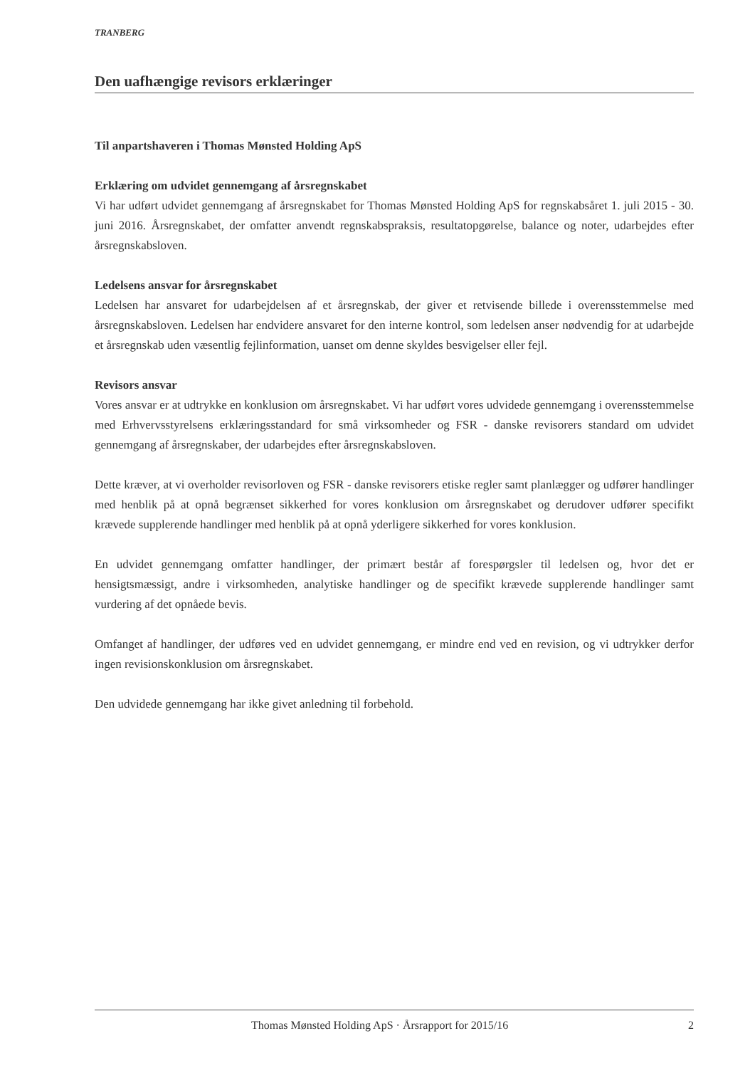TRANBERG
Den uafhængige revisors erklæringer
Til anpartshaveren i Thomas Mønsted Holding ApS
Erklæring om udvidet gennemgang af årsregnskabet
Vi har udført udvidet gennemgang af årsregnskabet for Thomas Mønsted Holding ApS for regnskabsåret 1. juli 2015 - 30. juni 2016. Årsregnskabet, der omfatter anvendt regnskabspraksis, resultatopgørelse, balance og noter, udarbejdes efter årsregnskabsloven.
Ledelsens ansvar for årsregnskabet
Ledelsen har ansvaret for udarbejdelsen af et årsregnskab, der giver et retvisende billede i overensstemmelse med årsregnskabsloven. Ledelsen har endvidere ansvaret for den interne kontrol, som ledelsen anser nødvendig for at udarbejde et årsregnskab uden væsentlig fejlinformation, uanset om denne skyldes besvigelser eller fejl.
Revisors ansvar
Vores ansvar er at udtrykke en konklusion om årsregnskabet. Vi har udført vores udvidede gennemgang i overensstemmelse med Erhvervsstyrelsens erklæringsstandard for små virksomheder og FSR - danske revisorers standard om udvidet gennemgang af årsregnskaber, der udarbejdes efter årsregnskabsloven.
Dette kræver, at vi overholder revisorloven og FSR - danske revisorers etiske regler samt planlægger og udfører handlinger med henblik på at opnå begrænset sikkerhed for vores konklusion om årsregnskabet og derudover udfører specifikt krævede supplerende handlinger med henblik på at opnå yderligere sikkerhed for vores konklusion.
En udvidet gennemgang omfatter handlinger, der primært består af forespørgsler til ledelsen og, hvor det er hensigtsmæssigt, andre i virksomheden, analytiske handlinger og de specifikt krævede supplerende handlinger samt vurdering af det opnåede bevis.
Omfanget af handlinger, der udføres ved en udvidet gennemgang, er mindre end ved en revision, og vi udtrykker derfor ingen revisionskonklusion om årsregnskabet.
Den udvidede gennemgang har ikke givet anledning til forbehold.
Thomas Mønsted Holding ApS · Årsrapport for 2015/16 2